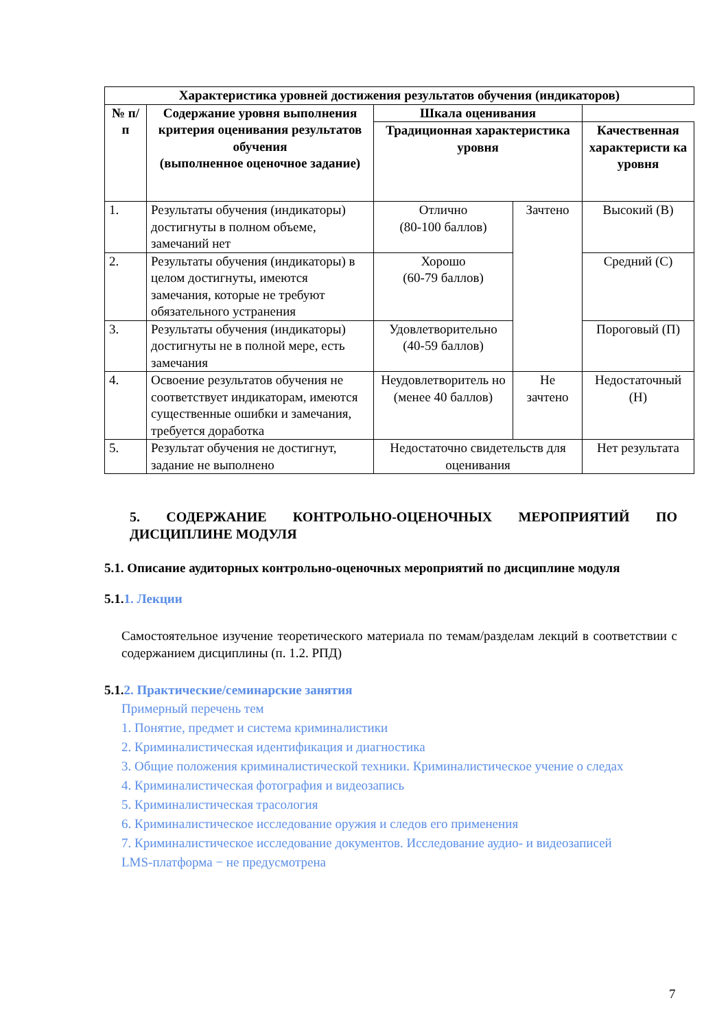| Характеристика уровней достижения результатов обучения (индикаторов) | | | | |
| --- | --- | --- | --- | --- |
| № п/п | Содержание уровня выполнения критерия оценивания результатов обучения (выполненное оценочное задание) | Шкала оценивания | | |
| | | Традиционная характеристика уровня | | Качественная характеристи ка уровня |
| 1. | Результаты обучения (индикаторы) достигнуты в полном объеме, замечаний нет | Отлично (80-100 баллов) | Зачтено | Высокий (В) |
| 2. | Результаты обучения (индикаторы) в целом достигнуты, имеются замечания, которые не требуют обязательного устранения | Хорошо (60-79 баллов) | | Средний (С) |
| 3. | Результаты обучения (индикаторы) достигнуты не в полной мере, есть замечания | Удовлетворительно (40-59 баллов) | | Пороговый (П) |
| 4. | Освоение результатов обучения не соответствует индикаторам, имеются существенные ошибки и замечания, требуется доработка | Неудовлетворитель но (менее 40 баллов) | Не зачтено | Недостаточный (Н) |
| 5. | Результат обучения не достигнут, задание не выполнено | Недостаточно свидетельств для оценивания | | Нет результата |
5. СОДЕРЖАНИЕ КОНТРОЛЬНО-ОЦЕНОЧНЫХ МЕРОПРИЯТИЙ ПО ДИСЦИПЛИНЕ МОДУЛЯ
5.1. Описание аудиторных контрольно-оценочных мероприятий по дисциплине модуля
5.1.1. Лекции
Самостоятельное изучение теоретического материала по темам/разделам лекций в соответствии с содержанием дисциплины (п. 1.2. РПД)
5.1.2. Практические/семинарские занятия
Примерный перечень тем
1. Понятие, предмет и система криминалистики
2. Криминалистическая идентификация и диагностика
3. Общие положения криминалистической техники. Криминалистическое учение о следах
4. Криминалистическая фотография и видеозапись
5. Криминалистическая трасология
6. Криминалистическое исследование оружия и следов его применения
7. Криминалистическое исследование документов. Исследование аудио- и видеозаписей
LMS-платформа − не предусмотрена
7